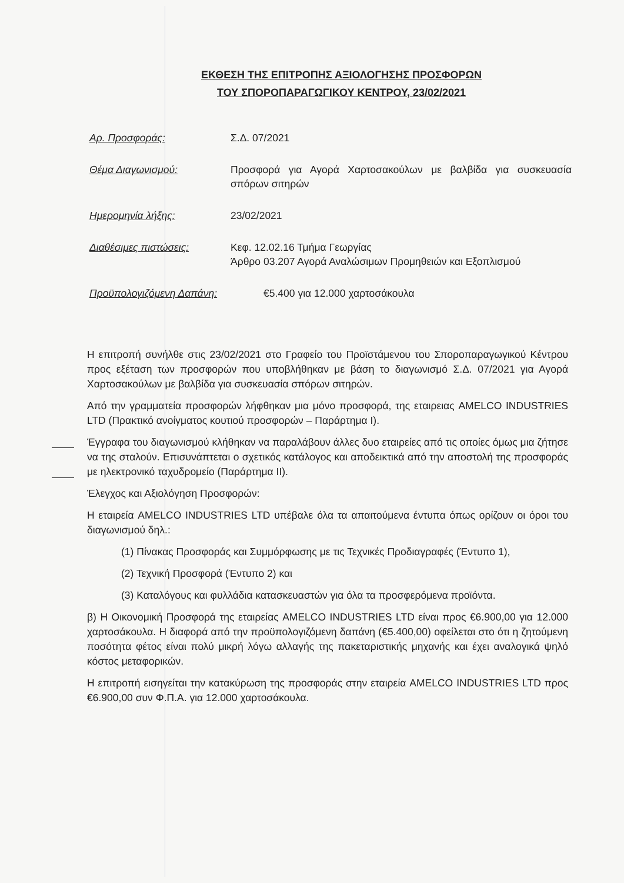ΕΚΘΕΣΗ ΤΗΣ ΕΠΙΤΡΟΠΗΣ ΑΞΙΟΛΟΓΗΣΗΣ ΠΡΟΣΦΟΡΩΝ
ΤΟΥ ΣΠΟΡΟΠΑΡΑΓΩΓΙΚΟΥ ΚΕΝΤΡΟΥ, 23/02/2021
Αρ. Προσφοράς: Σ.Δ. 07/2021
Θέμα Διαγωνισμού: Προσφορά για Αγορά Χαρτοσακούλων με βαλβίδα για συσκευασία σπόρων σιτηρών
Ημερομηνία λήξης: 23/02/2021
Διαθέσιμες πιστώσεις: Κεφ. 12.02.16 Τμήμα Γεωργίας
Άρθρο 03.207 Αγορά Αναλώσιμων Προμηθειών και Εξοπλισμού
Προϋπολογιζόμενη Δαπάνη: €5.400 για 12.000 χαρτοσάκουλα
Η επιτροπή συνήλθε στις 23/02/2021 στο Γραφείο του Προϊστάμενου του Σποροπαραγωγικού Κέντρου προς εξέταση των προσφορών που υποβλήθηκαν με βάση το διαγωνισμό Σ.Δ. 07/2021 για Αγορά Χαρτοσακούλων με βαλβίδα για συσκευασία σπόρων σιτηρών.
Από την γραμματεία προσφορών λήφθηκαν μια μόνο προσφορά, της εταιρειας AMELCO INDUSTRIES LTD (Πρακτικό ανοίγματος κουτιού προσφορών – Παράρτημα Ι).
Έγγραφα του διαγωνισμού κλήθηκαν να παραλάβουν άλλες δυο εταιρείες από τις οποίες όμως μια ζήτησε να της σταλούν. Επισυνάπτεται ο σχετικός κατάλογος και αποδεικτικά από την αποστολή της προσφοράς με ηλεκτρονικό ταχυδρομείο (Παράρτημα ΙΙ).
Έλεγχος και Αξιολόγηση Προσφορών:
Η εταιρεία AMELCO INDUSTRIES LTD υπέβαλε όλα τα απαιτούμενα έντυπα όπως ορίζουν οι όροι του διαγωνισμού δηλ.:
(1) Πίνακας Προσφοράς και Συμμόρφωσης με τις Τεχνικές Προδιαγραφές (Έντυπο 1),
(2) Τεχνική Προσφορά (Έντυπο 2) και
(3) Καταλόγους και φυλλάδια κατασκευαστών για όλα τα προσφερόμενα προϊόντα.
β) Η Οικονομική Προσφορά της εταιρείας AMELCO INDUSTRIES LTD είναι προς €6.900,00 για 12.000 χαρτοσάκουλα. Η διαφορά από την προϋπολογιζόμενη δαπάνη (€5.400,00) οφείλεται στο ότι η ζητούμενη ποσότητα φέτος είναι πολύ μικρή λόγω αλλαγής της πακεταριστικής μηχανής και έχει αναλογικά ψηλό κόστος μεταφορικών.
Η επιτροπή εισηγείται την κατακύρωση της προσφοράς στην εταιρεία AMELCO INDUSTRIES LTD προς €6.900,00 συν Φ.Π.Α. για 12.000 χαρτοσάκουλα.